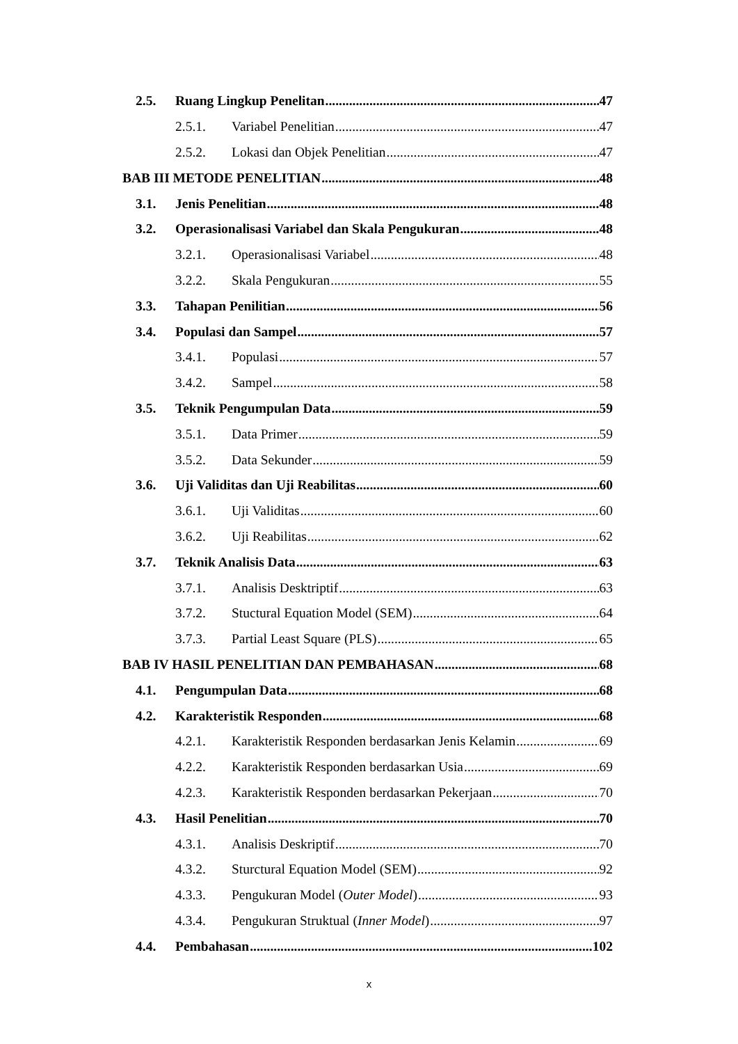2.5. Ruang Lingkup Penelitan 47
2.5.1. Variabel Penelitian 47
2.5.2. Lokasi dan Objek Penelitian 47
BAB III METODE PENELITIAN 48
3.1. Jenis Penelitian 48
3.2. Operasionalisasi Variabel dan Skala Pengukuran 48
3.2.1. Operasionalisasi Variabel 48
3.2.2. Skala Pengukuran 55
3.3. Tahapan Penilitian 56
3.4. Populasi dan Sampel 57
3.4.1. Populasi 57
3.4.2. Sampel 58
3.5. Teknik Pengumpulan Data 59
3.5.1. Data Primer 59
3.5.2. Data Sekunder 59
3.6. Uji Validitas dan Uji Reabilitas 60
3.6.1. Uji Validitas 60
3.6.2. Uji Reabilitas 62
3.7. Teknik Analisis Data 63
3.7.1. Analisis Desktriptif 63
3.7.2. Stuctural Equation Model (SEM) 64
3.7.3. Partial Least Square (PLS) 65
BAB IV HASIL PENELITIAN DAN PEMBAHASAN 68
4.1. Pengumpulan Data 68
4.2. Karakteristik Responden 68
4.2.1. Karakteristik Responden berdasarkan Jenis Kelamin 69
4.2.2. Karakteristik Responden berdasarkan Usia 69
4.2.3. Karakteristik Responden berdasarkan Pekerjaan 70
4.3. Hasil Penelitian 70
4.3.1. Analisis Deskriptif 70
4.3.2. Sturctural Equation Model (SEM) 92
4.3.3. Pengukuran Model (Outer Model) 93
4.3.4. Pengukuran Struktual (Inner Model) 97
4.4. Pembahasan 102
x